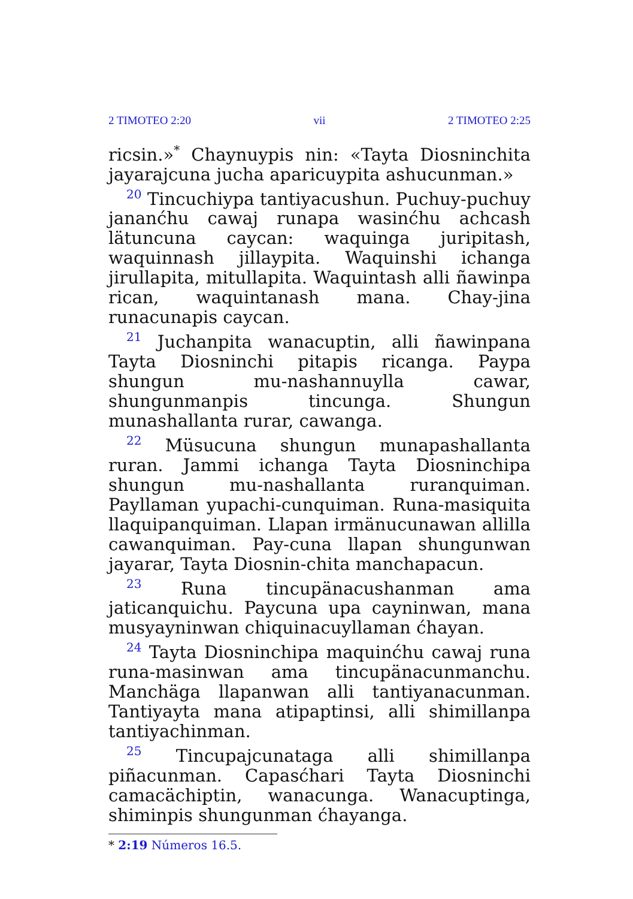2 TIMOTEO 2:20 vii 2 TIMOTEO 2:25
ricsin.»<sup>*</sup> Chaynuypis nin: «Tayta Diosninchita jayarajcuna jucha aparicuypita ashucunman.»
<sup>20</sup> Tincuchiypa tantiyacushun. Puchuy-puchuy jananćhu cawaj runapa wasinćhu achcash lätuncuna caycan: waquinga juripitash, waquinnash jillaypita. Waquinshi ichanga jirullapita, mitullapita. Waquintash alli ñawinpa rican, waquintanash mana. Chay-jina runacunapis caycan.
<sup>21</sup> Juchanpita wanacuptin, alli ñawinpana Tayta Diosninchi pitapis ricanga. Paypa shungun mu-nashannuylla cawar, shungunmanpis tincunga. Shungun munashallanta rurar, cawanga.
<sup>22</sup> Müsucuna shungun munapashallanta ruran. Jammi ichanga Tayta Diosninchipa shungun mu-nashallanta ruranquiman. Payllaman yupachi-cunquiman. Runa-masiquita llaquipanquiman. Llapan irmänucunawan allilla cawanquiman. Pay-cuna llapan shungunwan jayarar, Tayta Diosnin-chita manchapacun.
<sup>23</sup> Runa tincupänacushanman ama jaticanquichu. Paycuna upa cayninwan, mana musyayninwan chiquinacuyllaman ćhayan.
<sup>24</sup> Tayta Diosninchipa maquinćhu cawaj runa runa-masinwan ama tincupänacunmanchu. Manchäga llapanwan alli tantiyanacunman. Tantiyayta mana atipaptinsi, alli shimillanpa tantiyachinman.
<sup>25</sup> Tincupajcunataga alli shimillanpa piñacunman. Capasćhari Tayta Diosninchi camacächiptin, wanacunga. Wanacuptinga, shiminpis shungunman ćhayanga.
* 2:19 Números 16.5.